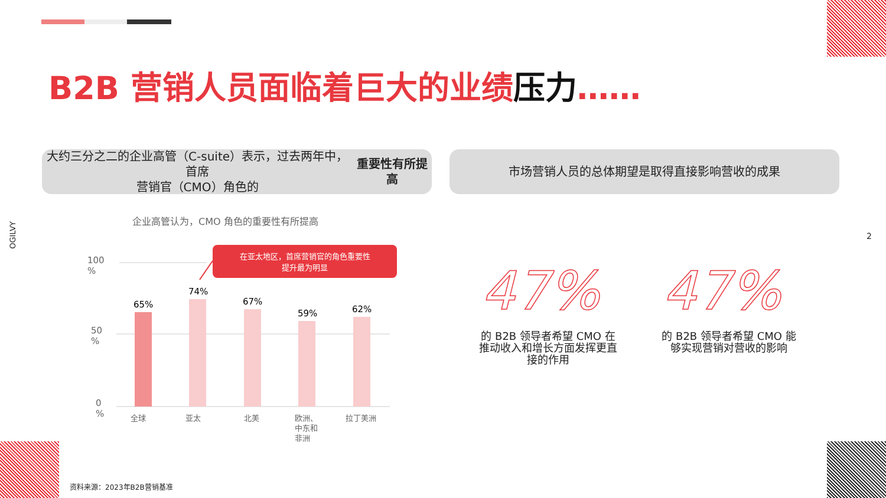B2B 营销人员面临着巨大的业绩压力……
大约三分之二的企业高管（C-suite）表示，过去两年中，首席
营销官（CMO）角色的 重要性有所提高
市场营销人员的总体期望是取得直接影响营收的成果
OGILVY
2
企业高管认为，CMO 角色的重要性有所提高
100
%
50
%
0
%
65%
74%
67%
59%
62%
全球
亚太
北美
欧洲、
中东和
非洲
拉丁美洲
在亚太地区，首席营销官的角色重要性
提升最为明显
47% 47%
的 B2B 领导者希望 CMO 在推动收入和增长方面发挥更直接的作用
的 B2B 领导者希望 CMO 能够实现营销对营收的影响
资料来源：2023年B2B营销基准